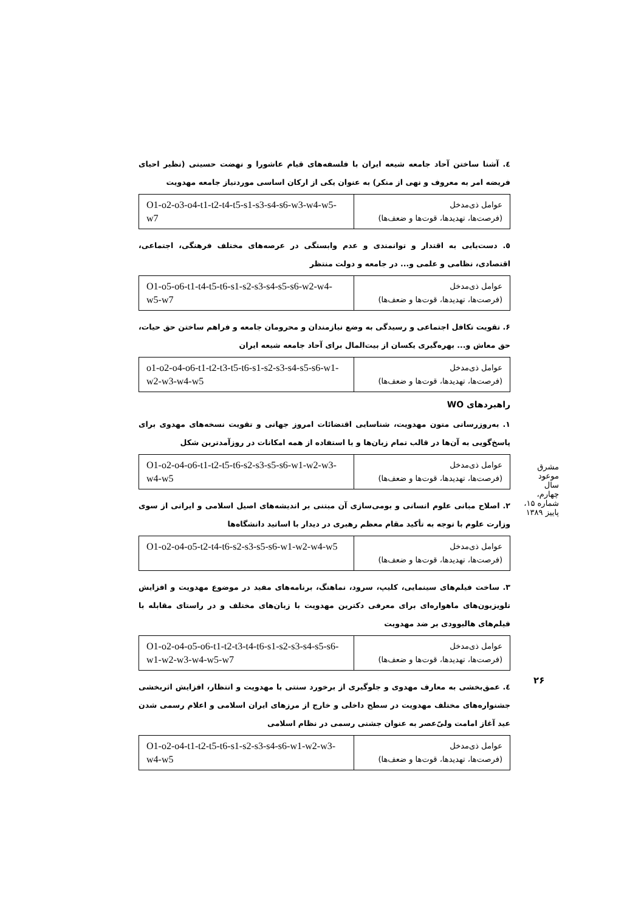٤. آشنا ساختن آحاد جامعه شیعه ایران با فلسفه‌های قیام عاشورا و نهضت حسینی (نظیر احیای فریضه امر به معروف و نهی از منکر) به عنوان یکی از ارکان اساسی موردنیاز جامعه مهدویت
| عوامل ذی‌مدخل (فرصت‌ها، تهدیدها، قوت‌ها و ضعف‌ها) | O1-o2-o3-o4-t1-t2-t4-t5-s1-s3-s4-s6-w3-w4-w5-w7 |
٥. دست‌یابی به اقتدار و توانمندی و عدم وابستگی در عرصه‌های مختلف فرهنگی، اجتماعی، اقتصادی، نظامی و علمی و... در جامعه و دولت منتظر
| عوامل ذی‌مدخل (فرصت‌ها، تهدیدها، قوت‌ها و ضعف‌ها) | O1-o5-o6-t1-t4-t5-t6-s1-s2-s3-s4-s5-s6-w2-w4-w5-w7 |
۶. تقویت تکافل اجتماعی و رسیدگی به وضع نیازمندان و محرومان جامعه و فراهم ساختن حق حیات، حق معاش و... بهره‌گیری یکسان از بیت‌المال برای آحاد جامعه شیعه ایران
| عوامل ذی‌مدخل (فرصت‌ها، تهدیدها، قوت‌ها و ضعف‌ها) | o1-o2-o4-o6-t1-t2-t3-t5-t6-s1-s2-s3-s4-s5-s6-w1-w2-w3-w4-w5 |
راهبردهای WO
۱. به‌روزرسانی متون مهدویت، شناسایی اقتضائات امروز جهانی و تقویت نسخه‌های مهدوی برای پاسخ‌گویی به آن‌ها در قالب تمام زبان‌ها و با استفاده از همه امکانات در روزآمدترین شکل
| عوامل ذی‌مدخل (فرصت‌ها، تهدیدها، قوت‌ها و ضعف‌ها) | O1-o2-o4-o6-t1-t2-t5-t6-s2-s3-s5-s6-w1-w2-w3-w4-w5 |
۲. اصلاح مبانی علوم انسانی و بومی‌سازی آن مبتنی بر اندیشه‌های اصیل اسلامی و ایرانی از سوی وزارت علوم با توجه به تأکید مقام معظم رهبری در دیدار با اساتید دانشگاه‌ها
| عوامل ذی‌مدخل (فرصت‌ها، تهدیدها، قوت‌ها و ضعف‌ها) | O1-o2-o4-o5-t2-t4-t6-s2-s3-s5-s6-w1-w2-w4-w5 |
۳. ساخت فیلم‌های سینمایی، کلیپ، سرود، نماهنگ، برنامه‌های مفید در موضوع مهدویت و افزایش تلویزیون‌های ماهواره‌ای برای معرفی دکترین مهدویت با زبان‌های مختلف و در راستای مقابله با فیلم‌های هالیوودی بر ضد مهدویت
| عوامل ذی‌مدخل (فرصت‌ها، تهدیدها، قوت‌ها و ضعف‌ها) | O1-o2-o4-o5-o6-t1-t2-t3-t4-t6-s1-s2-s3-s4-s5-s6-w1-w2-w3-w4-w5-w7 |
٤. عمق‌بخشی به معارف مهدوی و جلوگیری از برخورد سنتی با مهدویت و انتظار، افزایش اثربخشی جشنواره‌های مختلف مهدویت در سطح داخلی و خارج از مرزهای ایران اسلامی و اعلام رسمی شدن عید آغاز امامت ولیّ‌عصر به عنوان جشنی رسمی در نظام اسلامی
| عوامل ذی‌مدخل (فرصت‌ها، تهدیدها، قوت‌ها و ضعف‌ها) | O1-o2-o4-t1-t2-t5-t6-s1-s2-s3-s4-s6-w1-w2-w3-w4-w5 |
مشرق موعود
سال چهارم، شماره ۱۵، پاییز ۱۳۸۹
۲۶